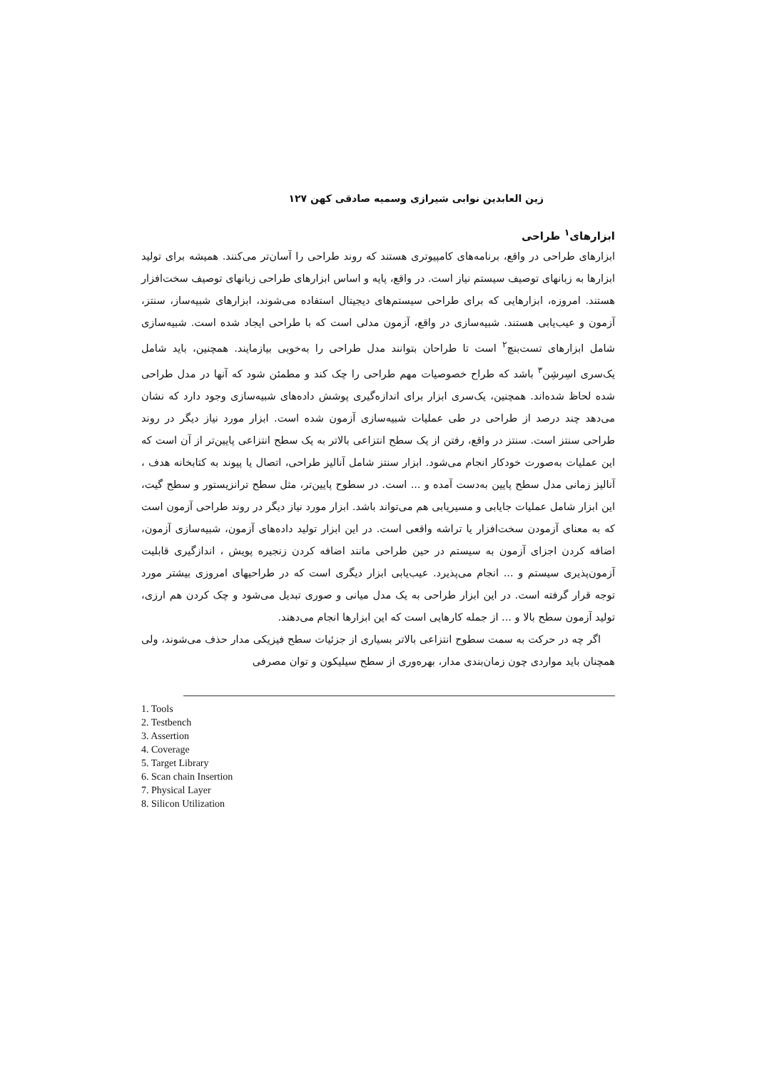زین العابدین نوابی شیرازی وسمیه صادقی کهن ۱۲۷
ابزارهای<sup>۱</sup> طراحی
ابزارهای طراحی در واقع، برنامه‌های کامپیوتری هستند که روند طراحی را آسان‌تر می‌کنند. همیشه برای تولید ابزارها به زبانهای توصیف سیستم نیاز است. در واقع، پایه و اساس ابزارهای طراحی زبانهای توصیف سخت‌افزار هستند. امروزه، ابزارهایی که برای طراحی سیستم‌های دیجیتال استفاده می‌شوند، ابزارهای شبیه‌ساز، سنتز، آزمون و عیب‌یابی هستند. شبیه‌سازی در واقع، آزمون مدلی است که با طراحی ایجاد شده است. شبیه‌سازی شامل ابزارهای تست‌بنچ<sup>۲</sup> است تا طراحان بتوانند مدل طراحی را به‌خوبی بیازمایند. همچنین، باید شامل یک‌سری اسِرشِن<sup>۳</sup> باشد که طراح خصوصیات مهم طراحی را چک کند و مطمئن شود که آنها در مدل طراحی شده لحاظ شده‌اند. همچنین، یک‌سری ابزار برای اندازه‌گیری پوشش داده‌های شبیه‌سازی وجود دارد که نشان می‌دهد چند درصد از طراحی در طی عملیات شبیه‌سازی آزمون شده است. ابزار مورد نیاز دیگر در روند طراحی سنتز است. سنتز در واقع، رفتن از یک سطح انتزاعی بالاتر به یک سطح انتزاعی پایین‌تر از آن است که این عملیات به‌صورت خودکار انجام می‌شود. ابزار سنتز شامل آنالیز طراحی، اتصال یا پیوند به کتابخانه هدف ، آنالیز زمانی مدل سطح پایین به‌دست آمده و ... است. در سطوح پایین‌تر، مثل سطح ترانزیستور و سطح گیت، این ابزار شامل عملیات جایابی و مسیریابی هم می‌تواند باشد. ابزار مورد نیاز دیگر در روند طراحی آزمون است که به معنای آزمودن سخت‌افزار یا تراشه واقعی است. در این ابزار تولید داده‌های آزمون، شبیه‌سازی آزمون، اضافه کردن اجزای آزمون به سیستم در حین طراحی مانند اضافه کردن زنجیره پویش ، اندازگیری قابلیت آزمون‌پذیری سیستم و ... انجام می‌پذیرد. عیب‌یابی ابزار دیگری است که در طراحیهای امروزی بیشتر مورد توجه قرار گرفته است. در این ابزار طراحی به یک مدل میانی و صوری تبدیل می‌شود و چک کردن هم ارزی، تولید آزمون سطح بالا و ... از جمله کارهایی است که این ابزارها انجام می‌دهند.
اگر چه در حرکت به سمت سطوح انتزاعی بالاتر بسیاری از جزئیات سطح فیزیکی مدار حذف می‌شوند، ولی همچنان باید مواردی چون زمان‌بندی مدار، بهره‌وری از سطح سیلیکون و توان مصرفی
1. Tools
2. Testbench
3. Assertion
4. Coverage
5. Target Library
6. Scan chain Insertion
7. Physical Layer
8. Silicon Utilization